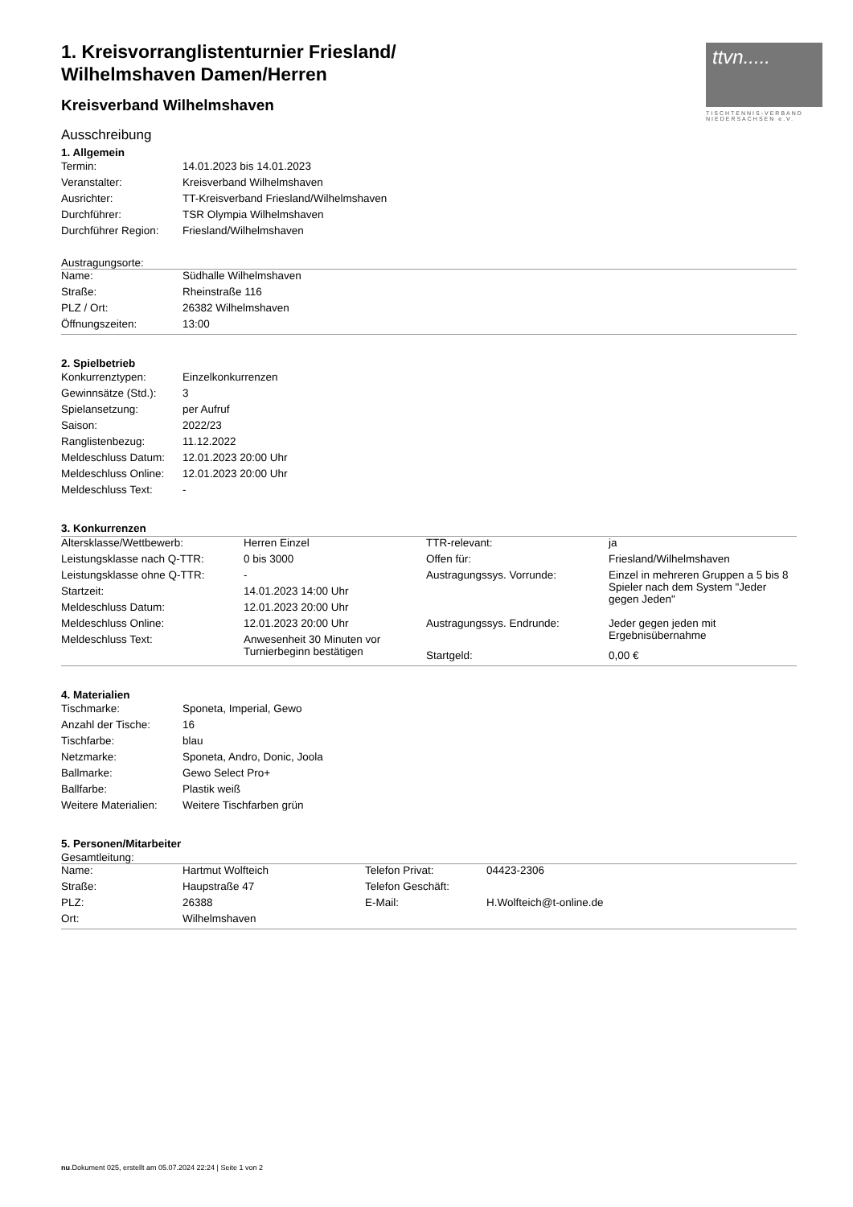ttvn.....
TISCHTENNIS-VERBAND NIEDERSACHSEN e.V.
1. Kreisvorranglistenturnier Friesland/
Wilhelmshaven Damen/Herren
Kreisverband Wilhelmshaven
Ausschreibung
1. Allgemein
| Termin: | 14.01.2023 bis 14.01.2023 |
| Veranstalter: | Kreisverband Wilhelmshaven |
| Ausrichter: | TT-Kreisverband Friesland/Wilhelmshaven |
| Durchführer: | TSR Olympia Wilhelmshaven |
| Durchführer Region: | Friesland/Wilhelmshaven |
Austragungsorte:
| Name: | Südhalle Wilhelmshaven |
| Straße: | Rheinstraße 116 |
| PLZ / Ort: | 26382 Wilhelmshaven |
| Öffnungszeiten: | 13:00 |
2. Spielbetrieb
| Konkurrenztypen: | Einzelkonkurrenzen |
| Gewinnsätze (Std.): | 3 |
| Spielansetzung: | per Aufruf |
| Saison: | 2022/23 |
| Ranglistenbezug: | 11.12.2022 |
| Meldeschluss Datum: | 12.01.2023 20:00 Uhr |
| Meldeschluss Online: | 12.01.2023 20:00 Uhr |
| Meldeschluss Text: | - |
3. Konkurrenzen
| Altersklasse/Wettbewerb: | Herren Einzel | TTR-relevant: | ja |
| Leistungsklasse nach Q-TTR: | 0 bis 3000 | Offen für: | Friesland/Wilhelmshaven |
| Leistungsklasse ohne Q-TTR: | - | Austragungssys. Vorrunde: | Einzel in mehreren Gruppen a 5 bis 8 Spieler nach dem System "Jeder gegen Jeden" |
| Startzeit: | 14.01.2023 14:00 Uhr | | |
| Meldeschluss Datum: | 12.01.2023 20:00 Uhr | | |
| Meldeschluss Online: | 12.01.2023 20:00 Uhr | Austragungssys. Endrunde: | Jeder gegen jeden mit Ergebnisübernahme |
| Meldeschluss Text: | Anwesenheit 30 Minuten vor Turnierbeginn bestätigen | | |
| | | Startgeld: | 0,00 € |
4. Materialien
| Tischmarke: | Sponeta, Imperial, Gewo |
| Anzahl der Tische: | 16 |
| Tischfarbe: | blau |
| Netzmarke: | Sponeta, Andro, Donic, Joola |
| Ballmarke: | Gewo Select Pro+ |
| Ballfarbe: | Plastik weiß |
| Weitere Materialien: | Weitere Tischfarben grün |
5. Personen/Mitarbeiter
Gesamtleitung:
| Name: | Hartmut Wolfteich | Telefon Privat: | 04423-2306 |
| Straße: | Haupstraße 47 | Telefon Geschäft: | |
| PLZ: | 26388 | E-Mail: | H.Wolfteich@t-online.de |
| Ort: | Wilhelmshaven | | |
nu.Dokument 025, erstellt am 05.07.2024 22:24 | Seite 1 von 2